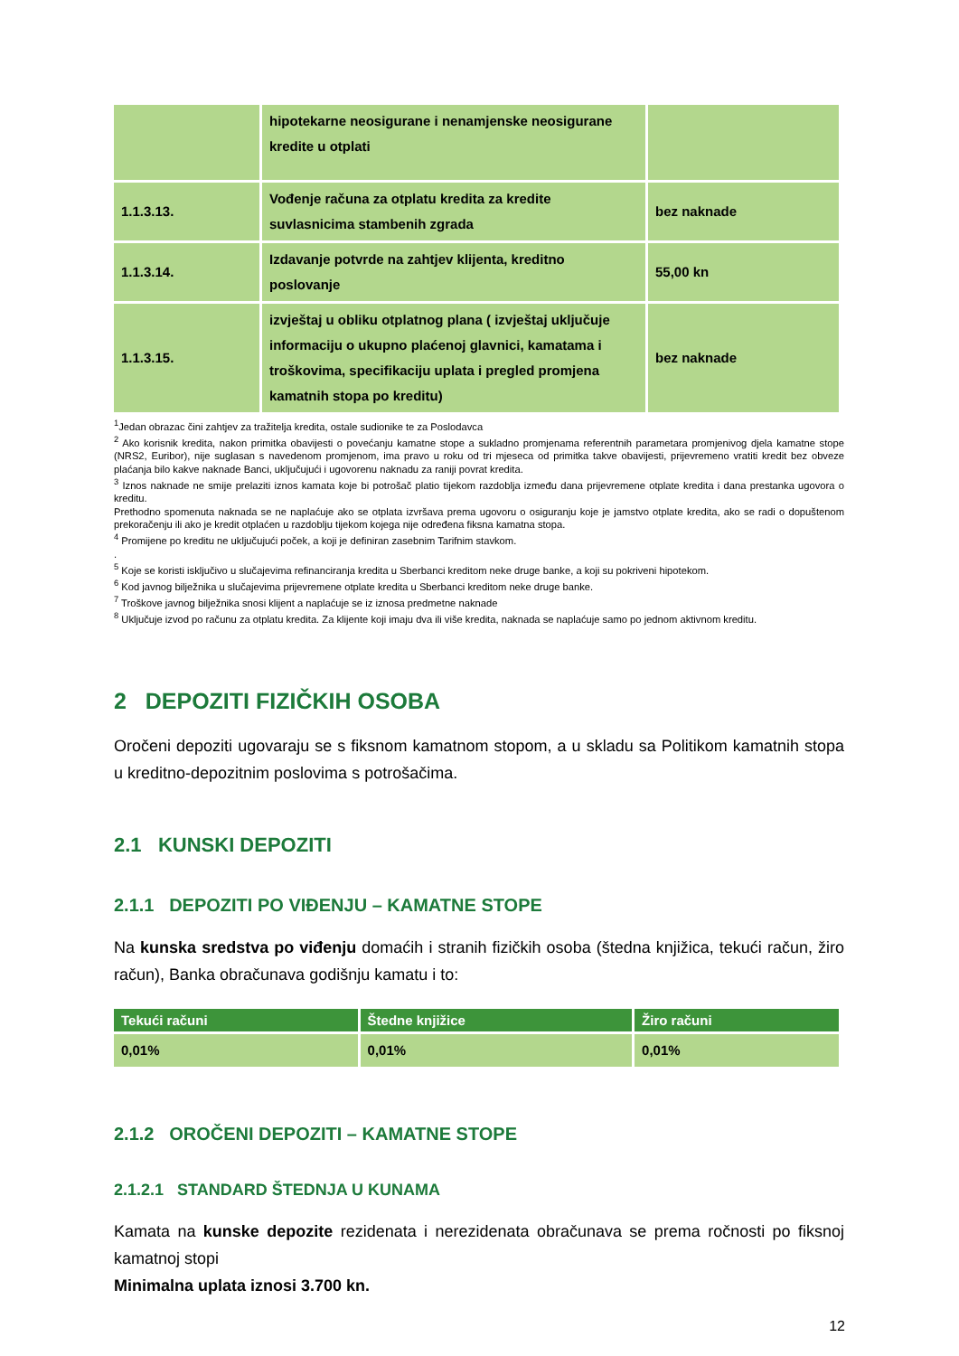| | hipotekarne neosigurane i nenamjenske neosigurane kredite u otplati | |
| 1.1.3.13. | Vođenje računa za otplatu kredita za kredite suvlasnicima stambenih zgrada | bez naknade |
| 1.1.3.14. | Izdavanje potvrde na zahtjev klijenta, kreditno poslovanje | 55,00 kn |
| 1.1.3.15. | izvještaj u obliku otplatnog plana ( izvještaj uključuje informaciju o ukupno plaćenoj glavnici, kamatama i troškovima, specifikaciju uplata i pregled promjena kamatnih stopa po kreditu) | bez naknade |
<sup>1</sup> Jedan obrazac čini zahtjev za tražitelja kredita, ostale sudionike te za Poslodavca
<sup>2</sup> Ako korisnik kredita, nakon primitka obavijesti o povećanju kamatne stope a sukladno promjenama referentnih parametara promjenivog djela kamatne stope (NRS2, Euribor), nije suglasan s navedenom promjenom, ima pravo u roku od tri mjeseca od primitka takve obavijesti, prijevremeno vratiti kredit bez obveze plaćanja bilo kakve naknade Banci, uključujući i ugovorenu naknadu za raniji povrat kredita.
<sup>3</sup> Iznos naknade ne smije prelaziti iznos kamata koje bi potrošač platio tijekom razdoblja između dana prijevremene otplate kredita i dana prestanka ugovora o kreditu.
Prethodno spomenuta naknada se ne naplaćuje ako se otplata izvršava prema ugovoru o osiguranju koje je jamstvo otplate kredita, ako se radi o dopuštenom prekoračenju ili ako je kredit otplaćen u razdoblju tijekom kojega nije određena fiksna kamatna stopa.
<sup>4</sup> Promijene po kreditu ne uključujući poček, a koji je definiran zasebnim Tarifnim stavkom.
.
<sup>5</sup> Koje se koristi isključivo u slučajevima refinanciranja kredita u Sberbanci kreditom neke druge banke, a koji su pokriveni hipotekom.
<sup>6</sup> Kod javnog bilježnika u slučajevima prijevremene otplate kredita u Sberbanci kreditom neke druge banke.
<sup>7</sup> Troškove javnog bilježnika snosi klijent a naplaćuje se iz iznosa predmetne naknade
<sup>8</sup> Uključuje izvod po računu za otplatu kredita. Za klijente koji imaju dva ili više kredita, naknada se naplaćuje samo po jednom aktivnom kreditu.
2 DEPOZITI FIZIČKIH OSOBA
Oročeni depoziti ugovaraju se s fiksnom kamatnom stopom, a u skladu sa Politikom kamatnih stopa u kreditno-depozitnim poslovima s potrošačima.
2.1 KUNSKI DEPOZITI
2.1.1 DEPOZITI PO VIĐENJU – KAMATNE STOPE
Na kunska sredstva po viđenju domaćih i stranih fizičkih osoba (štedna knjižica, tekući račun, žiro račun), Banka obračunava godišnju kamatu i to:
| Tekući računi | Štedne knjižice | Žiro računi |
| --- | --- | --- |
| 0,01% | 0,01% | 0,01% |
2.1.2 OROČENI DEPOZITI – KAMATNE STOPE
2.1.2.1 STANDARD ŠTEDNJA U KUNAMA
Kamata na kunske depozite rezidenata i nerezidenata obračunava se prema ročnosti po fiksnoj kamatnoj stopi
Minimalna uplata iznosi 3.700 kn.
12